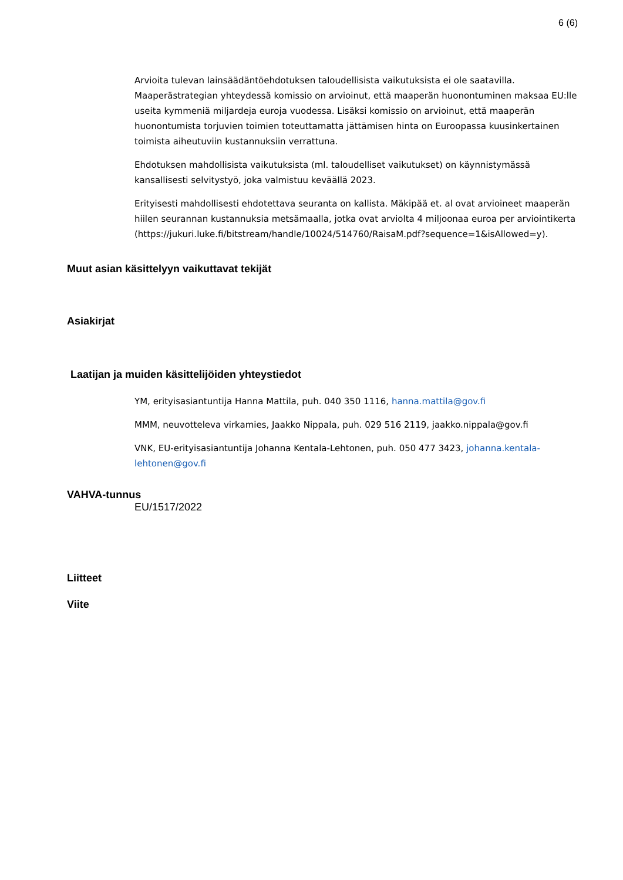6 (6)
Arvioita tulevan lainsäädäntöehdotuksen taloudellisista vaikutuksista ei ole saatavilla. Maaperästrategian yhteydessä komissio on arvioinut, että maaperän huonontuminen maksaa EU:lle useita kymmeniä miljardeja euroja vuodessa. Lisäksi komissio on arvioinut, että maaperän huonontumista torjuvien toimien toteuttamatta jättämisen hinta on Euroopassa kuusinkertainen toimista aiheutuviin kustannuksiin verrattuna.
Ehdotuksen mahdollisista vaikutuksista (ml. taloudelliset vaikutukset) on käynnistymässä kansallisesti selvitystyö, joka valmistuu keväällä 2023.
Erityisesti mahdollisesti ehdotettava seuranta on kallista. Mäkipää et. al ovat arvioineet maaperän hiilen seurannan kustannuksia metsämaalla, jotka ovat arviolta 4 miljoonaa euroa per arviointikerta (https://jukuri.luke.fi/bitstream/handle/10024/514760/RaisaM.pdf?sequence=1&isAllowed=y).
Muut asian käsittelyyn vaikuttavat tekijät
Asiakirjat
Laatijan ja muiden käsittelijöiden yhteystiedot
YM, erityisasiantuntija Hanna Mattila, puh. 040 350 1116, hanna.mattila@gov.fi
MMM, neuvotteleva virkamies, Jaakko Nippala, puh. 029 516 2119, jaakko.nippala@gov.fi
VNK, EU-erityisasiantuntija Johanna Kentala-Lehtonen, puh. 050 477 3423, johanna.kentala-lehtonen@gov.fi
VAHVA-tunnus
EU/1517/2022
Liitteet
Viite